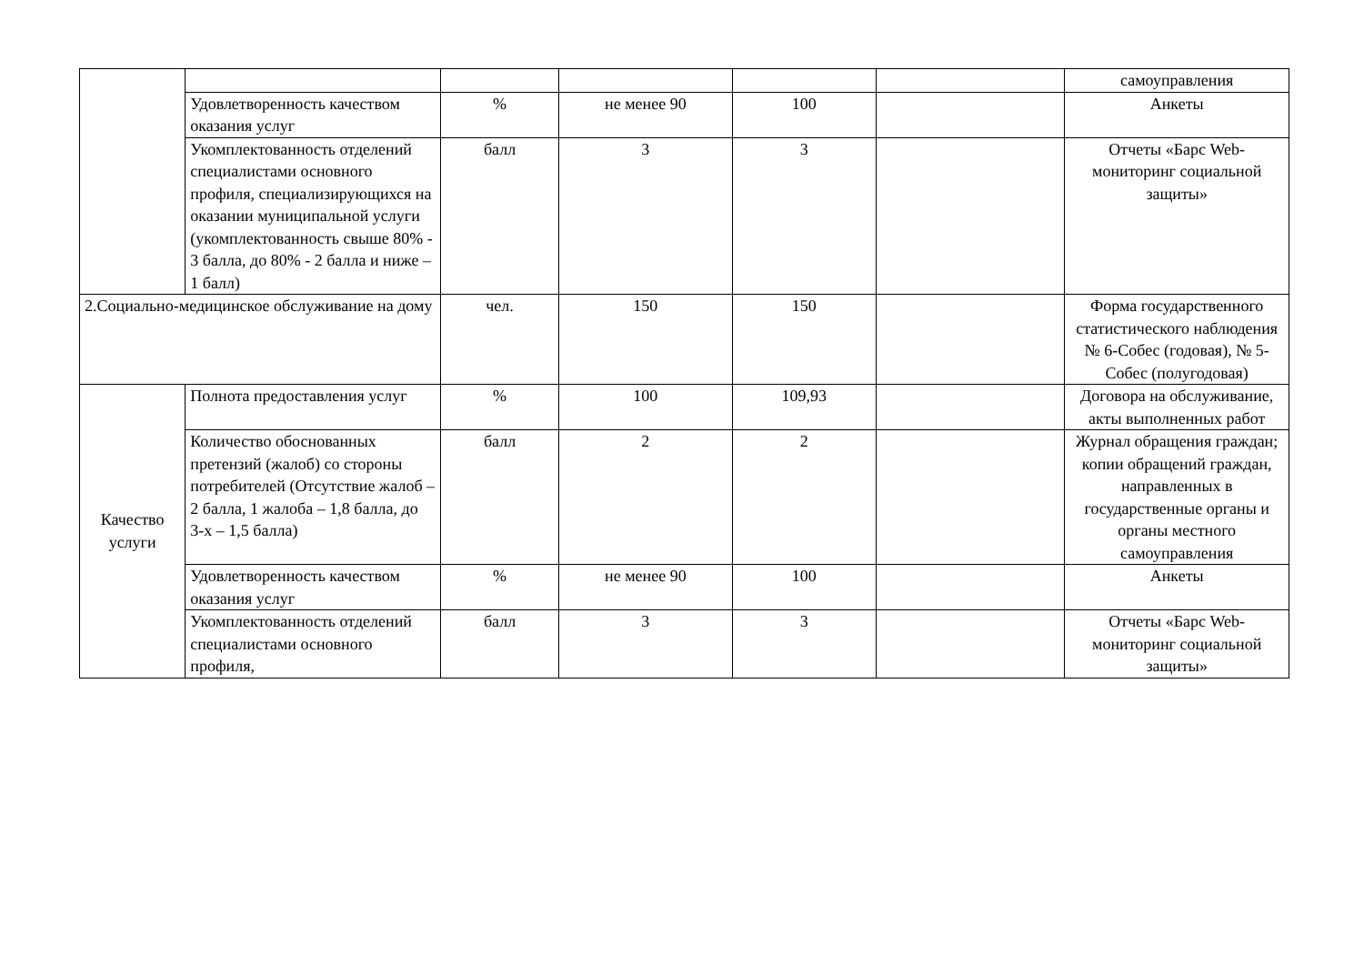| | | | | | | самоуправления |
| | Удовлетворенность качеством оказания услуг | % | не менее 90 | 100 | | Анкеты |
| | Укомплектованность отделений специалистами основного профиля, специализирующихся на оказании муниципальной услуги (укомплектованность свыше 80% - 3 балла, до 80% - 2 балла и ниже – 1 балл) | балл | 3 | 3 | | Отчеты «Барс Web-мониторинг социальной защиты» |
| 2.Социально-медицинское обслуживание на дому | | чел. | 150 | 150 | | Форма государственного статистического наблюдения № 6-Собес (годовая), № 5-Собес (полугодовая) |
| Качество услуги | Полнота предоставления услуг | % | 100 | 109,93 | | Договора на обслуживание, акты выполненных работ |
| | Количество обоснованных претензий (жалоб) со стороны потребителей (Отсутствие жалоб – 2 балла, 1 жалоба – 1,8 балла, до 3-х – 1,5 балла) | балл | 2 | 2 | | Журнал обращения граждан; копии обращений граждан, направленных в государственные органы и органы местного самоуправления |
| | Удовлетворенность качеством оказания услуг | % | не менее 90 | 100 | | Анкеты |
| | Укомплектованность отделений специалистами основного профиля, | балл | 3 | 3 | | Отчеты «Барс Web-мониторинг социальной защиты» |